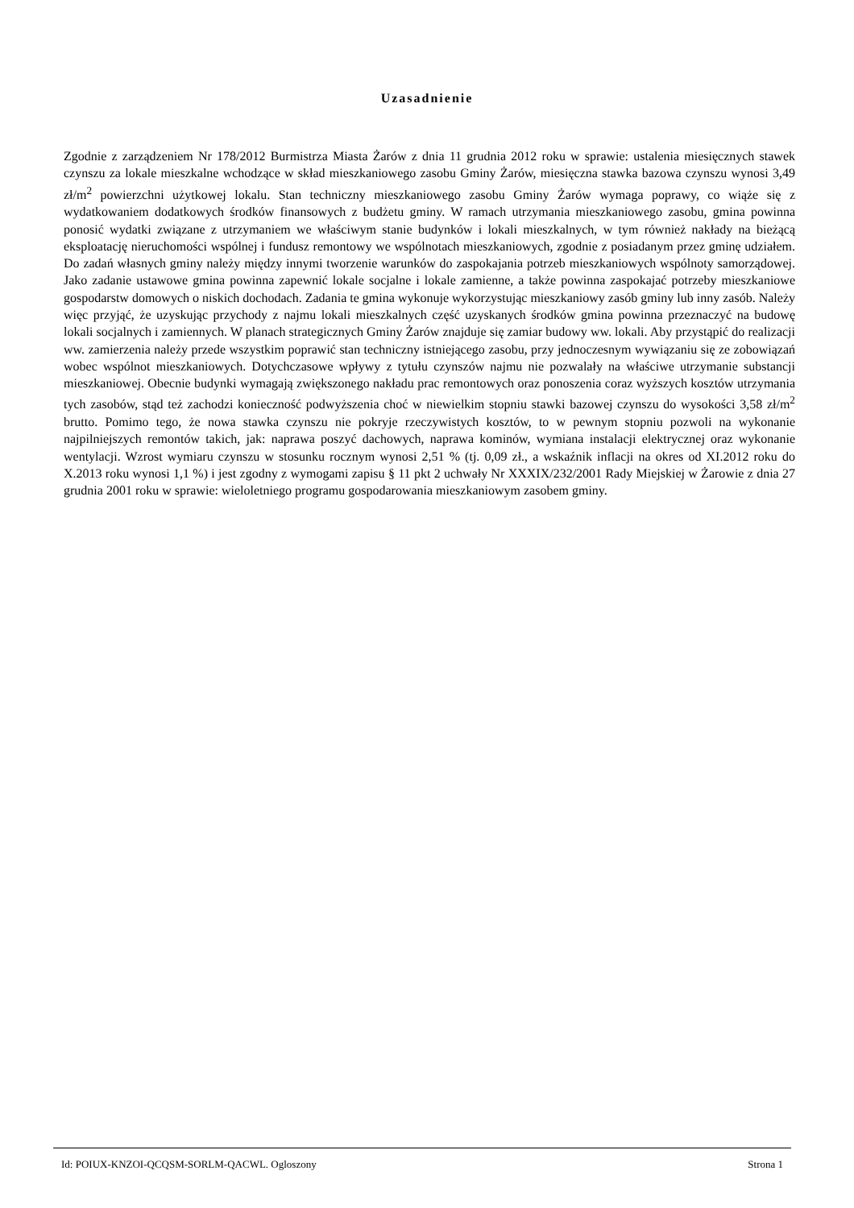Uzasadnienie
Zgodnie z zarządzeniem Nr 178/2012 Burmistrza Miasta Żarów z dnia 11 grudnia 2012 roku w sprawie: ustalenia miesięcznych stawek czynszu za lokale mieszkalne wchodzące w skład mieszkaniowego zasobu Gminy Żarów, miesięczna stawka bazowa czynszu wynosi 3,49 zł/m<sup>2</sup> powierzchni użytkowej lokalu. Stan techniczny mieszkaniowego zasobu Gminy Żarów wymaga poprawy, co wiąże się z wydatkowaniem dodatkowych środków finansowych z budżetu gminy. W ramach utrzymania mieszkaniowego zasobu, gmina powinna ponosić wydatki związane z utrzymaniem we właściwym stanie budynków i lokali mieszkalnych, w tym również nakłady na bieżącą eksploatację nieruchomości wspólnej i fundusz remontowy we wspólnotach mieszkaniowych, zgodnie z posiadanym przez gminę udziałem. Do zadań własnych gminy należy między innymi tworzenie warunków do zaspokajania potrzeb mieszkaniowych wspólnoty samorządowej. Jako zadanie ustawowe gmina powinna zapewnić lokale socjalne i lokale zamienne, a także powinna zaspokajać potrzeby mieszkaniowe gospodarstw domowych o niskich dochodach. Zadania te gmina wykonuje wykorzystując mieszkaniowy zasób gminy lub inny zasób. Należy więc przyjąć, że uzyskując przychody z najmu lokali mieszkalnych część uzyskanych środków gmina powinna przeznaczyć na budowę lokali socjalnych i zamiennych. W planach strategicznych Gminy Żarów znajduje się zamiar budowy ww. lokali. Aby przystąpić do realizacji ww. zamierzenia należy przede wszystkim poprawić stan techniczny istniejącego zasobu, przy jednoczesnym wywiązaniu się ze zobowiązań wobec wspólnot mieszkaniowych. Dotychczasowe wpływy z tytułu czynszów najmu nie pozwalały na właściwe utrzymanie substancji mieszkaniowej. Obecnie budynki wymagają zwiększonego nakładu prac remontowych oraz ponoszenia coraz wyższych kosztów utrzymania tych zasobów, stąd też zachodzi konieczność podwyższenia choć w niewielkim stopniu stawki bazowej czynszu do wysokości 3,58 zł/m<sup>2</sup> brutto. Pomimo tego, że nowa stawka czynszu nie pokryje rzeczywistych kosztów, to w pewnym stopniu pozwoli na wykonanie najpilniejszych remontów takich, jak: naprawa poszyć dachowych, naprawa kominów, wymiana instalacji elektrycznej oraz wykonanie wentylacji. Wzrost wymiaru czynszu w stosunku rocznym wynosi 2,51 % (tj. 0,09 zł., a wskaźnik inflacji na okres od XI.2012 roku do X.2013 roku wynosi 1,1 %) i jest zgodny z wymogami zapisu § 11 pkt 2 uchwały Nr XXXIX/232/2001 Rady Miejskiej w Żarowie z dnia 27 grudnia 2001 roku w sprawie: wieloletniego programu gospodarowania mieszkaniowym zasobem gminy.
Id: POIUX-KNZOI-QCQSM-SORLM-QACWL. Ogloszony Strona 1